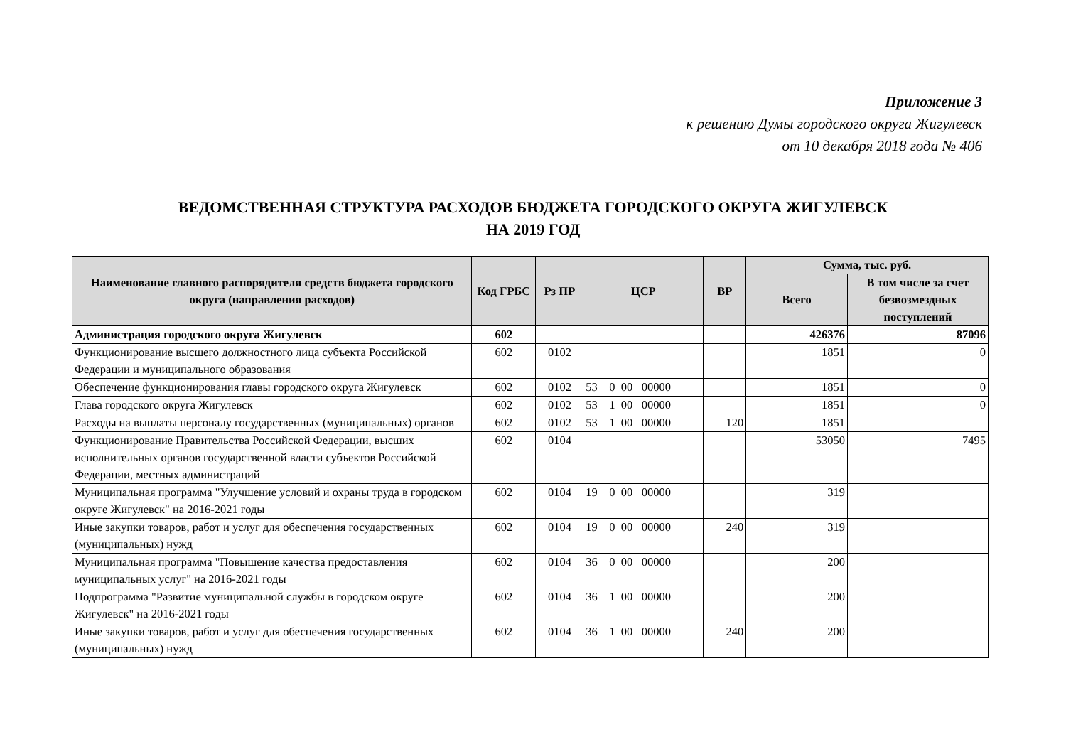Приложение 3
к решению Думы городского округа Жигулевск
от 10 декабря 2018 года № 406
ВЕДОМСТВЕННАЯ СТРУКТУРА РАСХОДОВ БЮДЖЕТА ГОРОДСКОГО ОКРУГА ЖИГУЛЕВСК
НА 2019 ГОД
| Наименование главного распорядителя средств бюджета городского округа (направления расходов) | Код ГРБС | Рз ПР | ЦСР | ВР | Сумма, тыс. руб. | |
| --- | --- | --- | --- | --- | --- | --- |
| | | | | | Всего | В том числе за счет безвозмездных поступлений |
| Администрация городского округа Жигулевск | 602 | | | | 426376 | 87096 |
| Функционирование высшего должностного лица субъекта Российской Федерации и муниципального образования | 602 | 0102 | | | 1851 | 0 |
| Обеспечение функционирования главы городского округа Жигулевск | 602 | 0102 | 53 0 00 00000 | | 1851 | 0 |
| Глава городского округа Жигулевск | 602 | 0102 | 53 1 00 00000 | | 1851 | 0 |
| Расходы на выплаты персоналу государственных (муниципальных) органов | 602 | 0102 | 53 1 00 00000 | 120 | 1851 | |
| Функционирование Правительства Российской Федерации, высших исполнительных органов государственной власти субъектов Российской Федерации, местных администраций | 602 | 0104 | | | 53050 | 7495 |
| Муниципальная программа "Улучшение условий и охраны труда в городском округе Жигулевск" на 2016-2021 годы | 602 | 0104 | 19 0 00 00000 | | 319 | |
| Иные закупки товаров, работ и услуг для обеспечения государственных (муниципальных) нужд | 602 | 0104 | 19 0 00 00000 | 240 | 319 | |
| Муниципальная программа "Повышение качества предоставления муниципальных услуг" на 2016-2021 годы | 602 | 0104 | 36 0 00 00000 | | 200 | |
| Подпрограмма "Развитие муниципальной службы в городском округе Жигулевск" на 2016-2021 годы | 602 | 0104 | 36 1 00 00000 | | 200 | |
| Иные закупки товаров, работ и услуг для обеспечения государственных (муниципальных) нужд | 602 | 0104 | 36 1 00 00000 | 240 | 200 | |